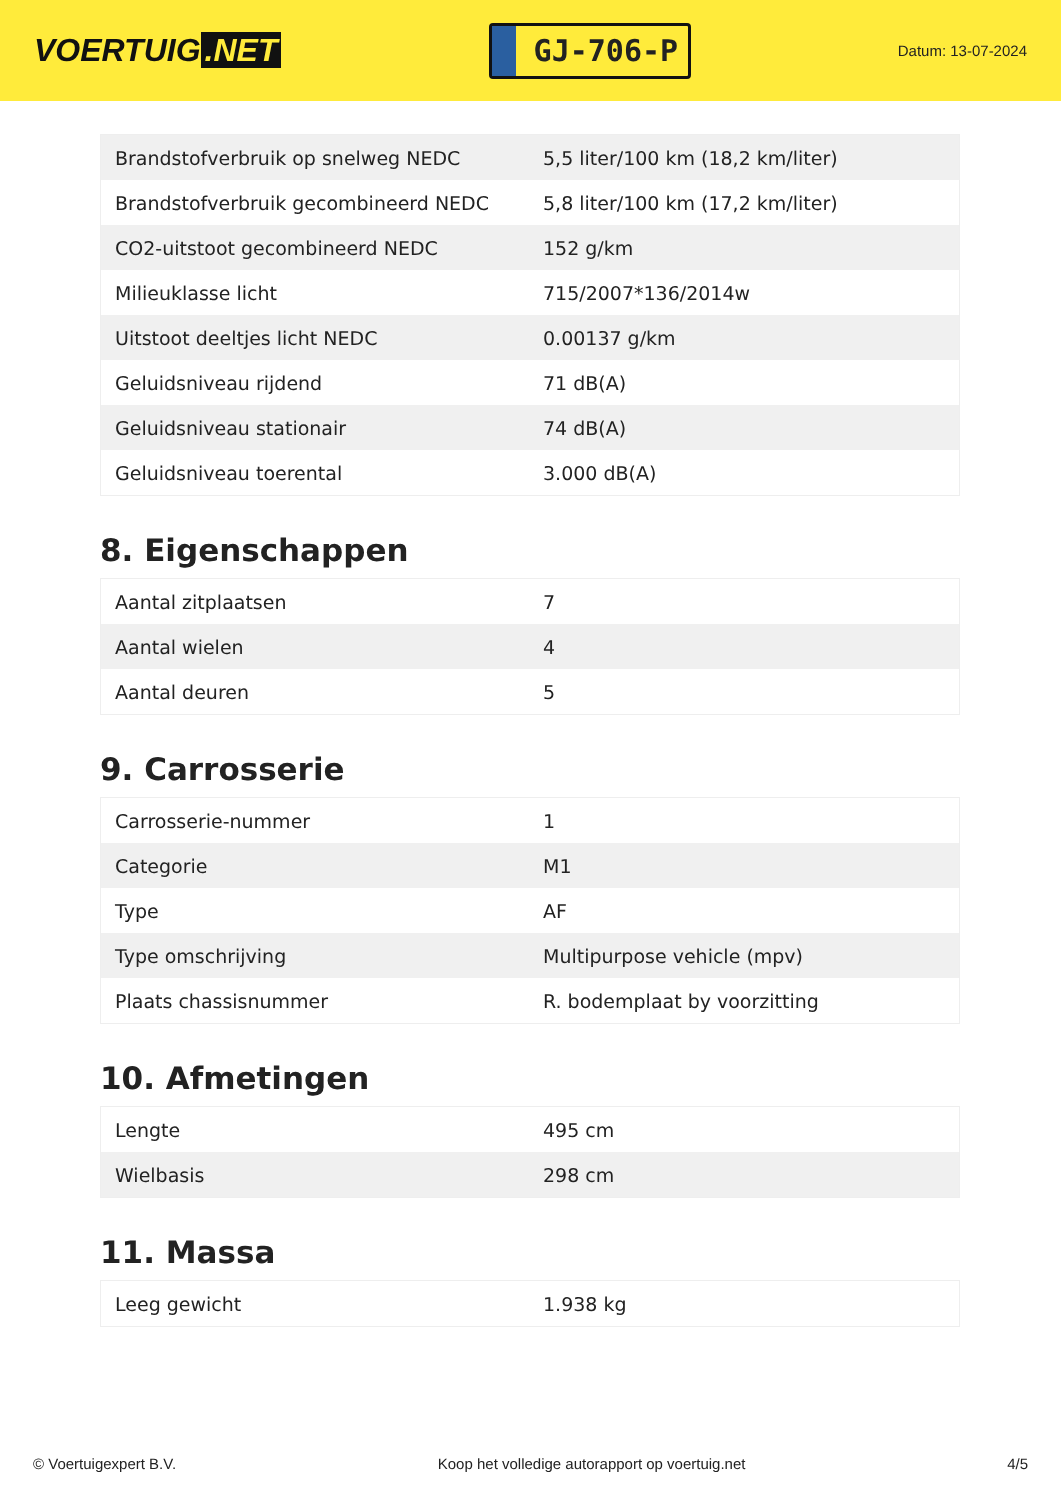VOERTUIG.NET
GJ-706-P
Datum: 13-07-2024
| Brandstofverbruik op snelweg NEDC | 5,5 liter/100 km (18,2 km/liter) |
| Brandstofverbruik gecombineerd NEDC | 5,8 liter/100 km (17,2 km/liter) |
| CO2-uitstoot gecombineerd NEDC | 152 g/km |
| Milieuklasse licht | 715/2007*136/2014w |
| Uitstoot deeltjes licht NEDC | 0.00137 g/km |
| Geluidsniveau rijdend | 71 dB(A) |
| Geluidsniveau stationair | 74 dB(A) |
| Geluidsniveau toerental | 3.000 dB(A) |
8. Eigenschappen
| Aantal zitplaatsen | 7 |
| Aantal wielen | 4 |
| Aantal deuren | 5 |
9. Carrosserie
| Carrosserie-nummer | 1 |
| Categorie | M1 |
| Type | AF |
| Type omschrijving | Multipurpose vehicle (mpv) |
| Plaats chassisnummer | R. bodemplaat by voorzitting |
10. Afmetingen
| Lengte | 495 cm |
| Wielbasis | 298 cm |
11. Massa
| Leeg gewicht | 1.938 kg |
© Voertuigexpert B.V. Koop het volledige autorapport op voertuig.net 4/5